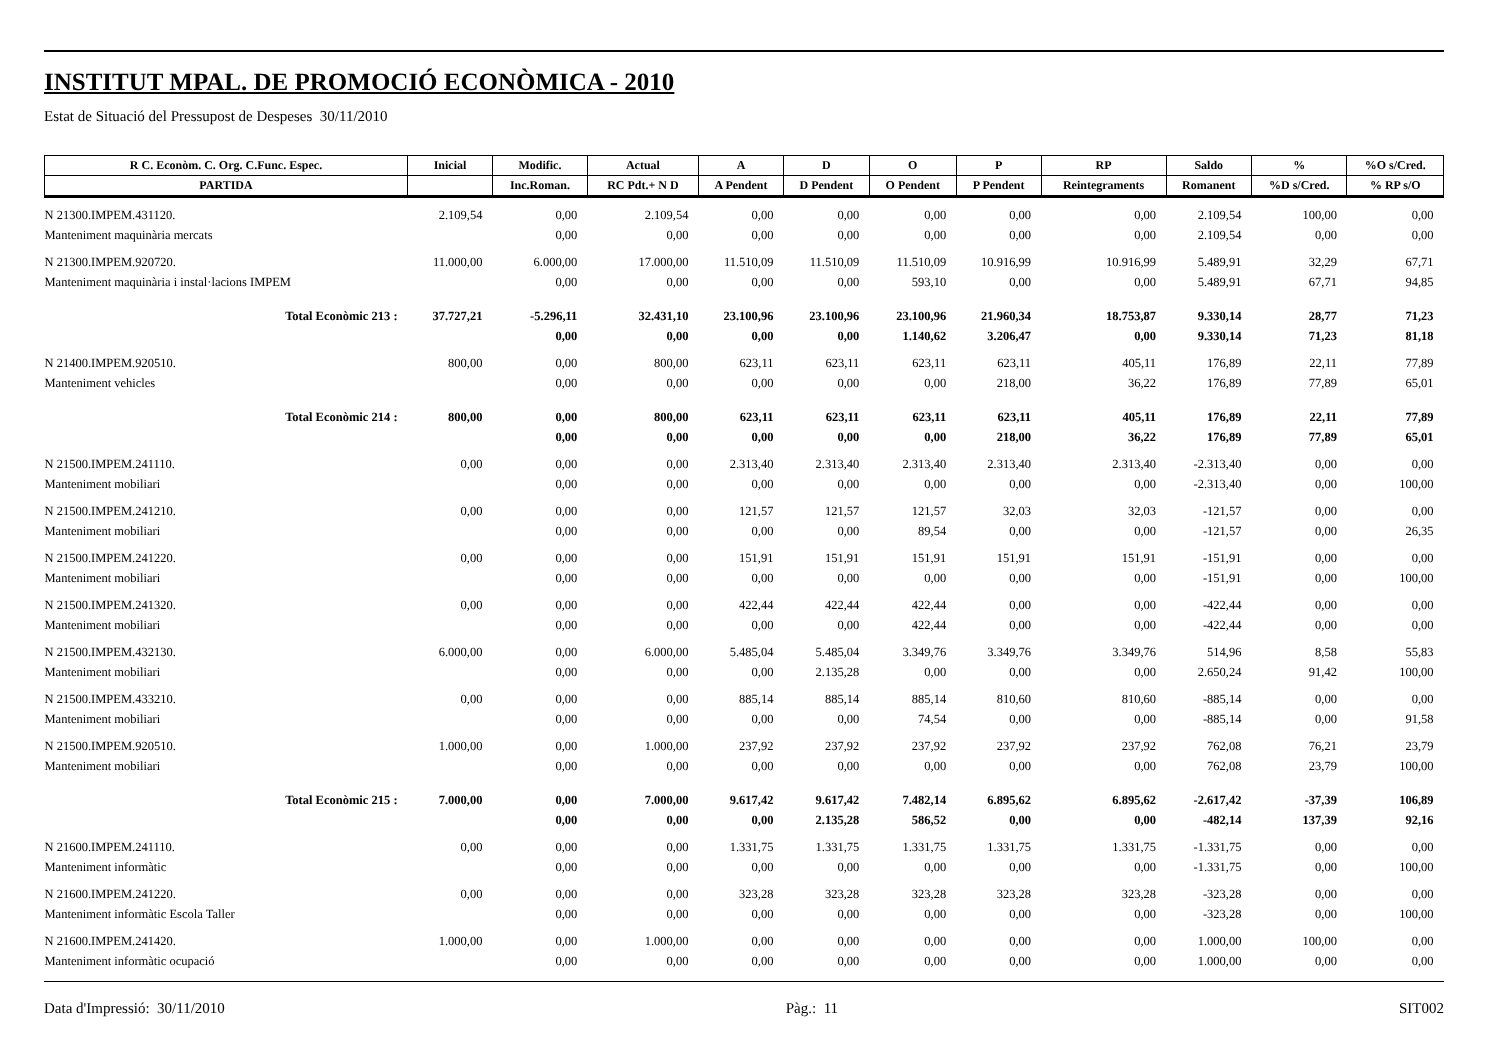INSTITUT MPAL. DE PROMOCIÓ ECONÒMICA - 2010
Estat de Situació del Pressupost de Despeses 30/11/2010
| R C. Econòm. C. Org. C.Func. Espec. | Inicial | Modific. | Actual | A | D | O | P | RP | Saldo | % | %O s/Cred. |
| --- | --- | --- | --- | --- | --- | --- | --- | --- | --- | --- | --- |
| PARTIDA | | Inc.Roman. | RC Pdt.+ N D | A Pendent | D Pendent | O Pendent | P Pendent | Reintegraments | Romanent | %D s/Cred. | % RP s/O |
| N 21300.IMPEM.431120. | 2.109,54 | 0,00 | 2.109,54 | 0,00 | 0,00 | 0,00 | 0,00 | 0,00 | 2.109,54 | 100,00 | 0,00 |
| Manteniment maquinària mercats | | 0,00 | 0,00 | 0,00 | 0,00 | 0,00 | 0,00 | 0,00 | 2.109,54 | 0,00 | 0,00 |
| N 21300.IMPEM.920720. | 11.000,00 | 6.000,00 | 17.000,00 | 11.510,09 | 11.510,09 | 11.510,09 | 10.916,99 | 10.916,99 | 5.489,91 | 32,29 | 67,71 |
| Manteniment maquinària i instal·lacions IMPEM | | 0,00 | 0,00 | 0,00 | 0,00 | 593,10 | 0,00 | 0,00 | 5.489,91 | 67,71 | 94,85 |
| Total Econòmic 213 : | 37.727,21 | -5.296,11 | 32.431,10 | 23.100,96 | 23.100,96 | 23.100,96 | 21.960,34 | 18.753,87 | 9.330,14 | 28,77 | 71,23 |
| | | 0,00 | 0,00 | 0,00 | 0,00 | 1.140,62 | 3.206,47 | 0,00 | 9.330,14 | 71,23 | 81,18 |
| N 21400.IMPEM.920510. | 800,00 | 0,00 | 800,00 | 623,11 | 623,11 | 623,11 | 623,11 | 405,11 | 176,89 | 22,11 | 77,89 |
| Manteniment vehicles | | 0,00 | 0,00 | 0,00 | 0,00 | 0,00 | 218,00 | 36,22 | 176,89 | 77,89 | 65,01 |
| Total Econòmic 214 : | 800,00 | 0,00 | 800,00 | 623,11 | 623,11 | 623,11 | 623,11 | 405,11 | 176,89 | 22,11 | 77,89 |
| | | 0,00 | 0,00 | 0,00 | 0,00 | 0,00 | 218,00 | 36,22 | 176,89 | 77,89 | 65,01 |
| N 21500.IMPEM.241110. | 0,00 | 0,00 | 0,00 | 2.313,40 | 2.313,40 | 2.313,40 | 2.313,40 | 2.313,40 | -2.313,40 | 0,00 | 0,00 |
| Manteniment mobiliari | | 0,00 | 0,00 | 0,00 | 0,00 | 0,00 | 0,00 | 0,00 | -2.313,40 | 0,00 | 100,00 |
| N 21500.IMPEM.241210. | 0,00 | 0,00 | 0,00 | 121,57 | 121,57 | 121,57 | 32,03 | 32,03 | -121,57 | 0,00 | 0,00 |
| Manteniment mobiliari | | 0,00 | 0,00 | 0,00 | 0,00 | 89,54 | 0,00 | 0,00 | -121,57 | 0,00 | 26,35 |
| N 21500.IMPEM.241220. | 0,00 | 0,00 | 0,00 | 151,91 | 151,91 | 151,91 | 151,91 | 151,91 | -151,91 | 0,00 | 0,00 |
| Manteniment mobiliari | | 0,00 | 0,00 | 0,00 | 0,00 | 0,00 | 0,00 | 0,00 | -151,91 | 0,00 | 100,00 |
| N 21500.IMPEM.241320. | 0,00 | 0,00 | 0,00 | 422,44 | 422,44 | 422,44 | 0,00 | 0,00 | -422,44 | 0,00 | 0,00 |
| Manteniment mobiliari | | 0,00 | 0,00 | 0,00 | 0,00 | 422,44 | 0,00 | 0,00 | -422,44 | 0,00 | 0,00 |
| N 21500.IMPEM.432130. | 6.000,00 | 0,00 | 6.000,00 | 5.485,04 | 5.485,04 | 3.349,76 | 3.349,76 | 3.349,76 | 514,96 | 8,58 | 55,83 |
| Manteniment mobiliari | | 0,00 | 0,00 | 0,00 | 2.135,28 | 0,00 | 0,00 | 0,00 | 2.650,24 | 91,42 | 100,00 |
| N 21500.IMPEM.433210. | 0,00 | 0,00 | 0,00 | 885,14 | 885,14 | 885,14 | 810,60 | 810,60 | -885,14 | 0,00 | 0,00 |
| Manteniment mobiliari | | 0,00 | 0,00 | 0,00 | 0,00 | 74,54 | 0,00 | 0,00 | -885,14 | 0,00 | 91,58 |
| N 21500.IMPEM.920510. | 1.000,00 | 0,00 | 1.000,00 | 237,92 | 237,92 | 237,92 | 237,92 | 237,92 | 762,08 | 76,21 | 23,79 |
| Manteniment mobiliari | | 0,00 | 0,00 | 0,00 | 0,00 | 0,00 | 0,00 | 0,00 | 762,08 | 23,79 | 100,00 |
| Total Econòmic 215 : | 7.000,00 | 0,00 | 7.000,00 | 9.617,42 | 9.617,42 | 7.482,14 | 6.895,62 | 6.895,62 | -2.617,42 | -37,39 | 106,89 |
| | | 0,00 | 0,00 | 0,00 | 2.135,28 | 586,52 | 0,00 | 0,00 | -482,14 | 137,39 | 92,16 |
| N 21600.IMPEM.241110. | 0,00 | 0,00 | 0,00 | 1.331,75 | 1.331,75 | 1.331,75 | 1.331,75 | 1.331,75 | -1.331,75 | 0,00 | 0,00 |
| Manteniment informàtic | | 0,00 | 0,00 | 0,00 | 0,00 | 0,00 | 0,00 | 0,00 | -1.331,75 | 0,00 | 100,00 |
| N 21600.IMPEM.241220. | 0,00 | 0,00 | 0,00 | 323,28 | 323,28 | 323,28 | 323,28 | 323,28 | -323,28 | 0,00 | 0,00 |
| Manteniment informàtic Escola Taller | | 0,00 | 0,00 | 0,00 | 0,00 | 0,00 | 0,00 | 0,00 | -323,28 | 0,00 | 100,00 |
| N 21600.IMPEM.241420. | 1.000,00 | 0,00 | 1.000,00 | 0,00 | 0,00 | 0,00 | 0,00 | 0,00 | 1.000,00 | 100,00 | 0,00 |
| Manteniment informàtic ocupació | | 0,00 | 0,00 | 0,00 | 0,00 | 0,00 | 0,00 | 0,00 | 1.000,00 | 0,00 | 0,00 |
Data d'Impressió: 30/11/2010 Pàg.: 11 SIT002